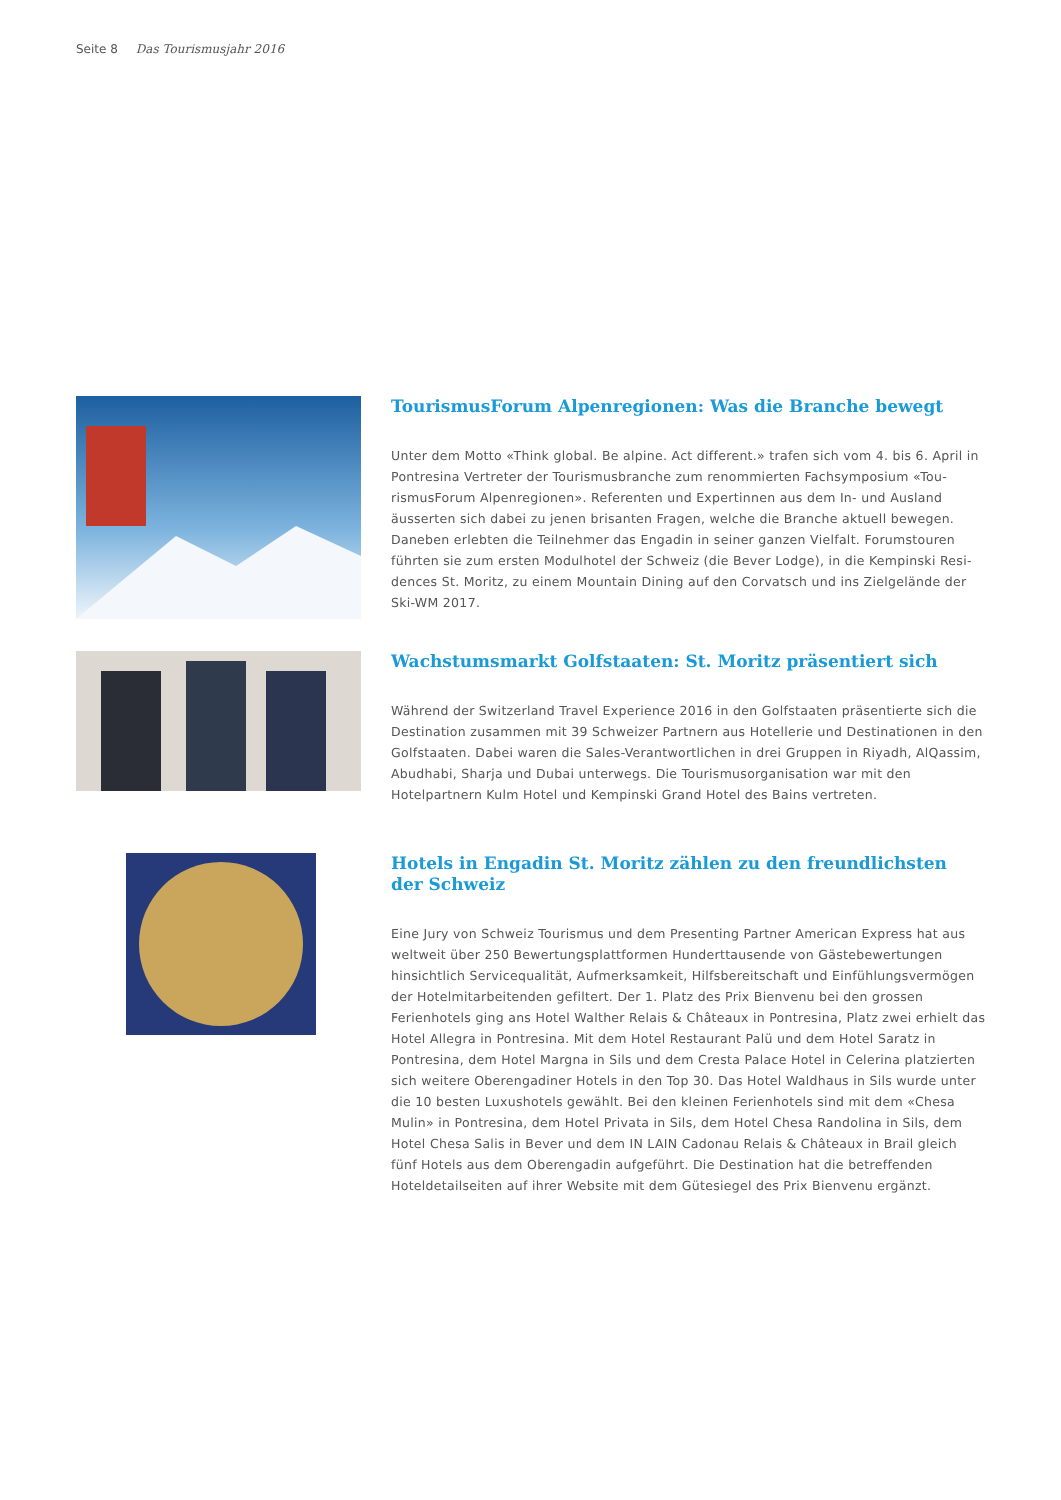Seite 8 Das Tourismusjahr 2016
TourismusForum Alpenregionen: Was die Branche bewegt
Unter dem Motto «Think global. Be alpine. Act different.» trafen sich vom 4. bis 6. April in Pontresina Vertreter der Tourismusbranche zum renommierten Fachsymposium «Tou­rismusForum Alpenregionen». Referenten und Expertinnen aus dem In- und Ausland äusserten sich dabei zu jenen brisanten Fragen, welche die Branche aktuell bewegen. Daneben erlebten die Teilnehmer das Engadin in seiner ganzen Vielfalt. Forumstouren führten sie zum ersten Modulhotel der Schweiz (die Bever Lodge), in die Kempinski Resi­dences St. Moritz, zu einem Mountain Dining auf den Corvatsch und ins Zielgelände der Ski-WM 2017.
Wachstumsmarkt Golfstaaten: St. Moritz präsentiert sich
Während der Switzerland Travel Experience 2016 in den Golfstaaten präsentierte sich die Destination zusammen mit 39 Schweizer Partnern aus Hotellerie und Destinationen in den Golfstaaten. Dabei waren die Sales-Verantwortlichen in drei Gruppen in Riyadh, AlQassim, Abudhabi, Sharja und Dubai unterwegs. Die Tourismusorganisation war mit den Hotelpartnern Kulm Hotel und Kempinski Grand Hotel des Bains vertreten.
Hotels in Engadin St. Moritz zählen zu den freundlichsten
der Schweiz
Eine Jury von Schweiz Tourismus und dem Presenting Partner American Express hat aus weltweit über 250 Bewertungsplattformen Hunderttausende von Gästebewertungen hinsichtlich Servicequalität, Aufmerksamkeit, Hilfsbereitschaft und Einfühlungsvermö­gen der Hotelmitarbeitenden gefiltert. Der 1. Platz des Prix Bienvenu bei den grossen Ferienhotels ging ans Hotel Walther Relais & Châteaux in Pontresina, Platz zwei erhielt das Hotel Allegra in Pontresina. Mit dem Hotel Restaurant Palü und dem Hotel Saratz in Pontresina, dem Hotel Margna in Sils und dem Cresta Palace Hotel in Celerina platzier­ten sich weitere Oberengadiner Hotels in den Top 30. Das Hotel Waldhaus in Sils wurde unter die 10 besten Luxushotels gewählt. Bei den kleinen Ferienhotels sind mit dem «Chesa Mulin» in Pontresina, dem Hotel Privata in Sils, dem Hotel Chesa Randolina in Sils, dem Hotel Chesa Salis in Bever und dem IN LAIN Cadonau Relais & Châteaux in Brail gleich fünf Hotels aus dem Oberengadin aufgeführt. Die Destination hat die betreffen­den Hoteldetailseiten auf ihrer Website mit dem Gütesiegel des Prix Bienvenu ergänzt.